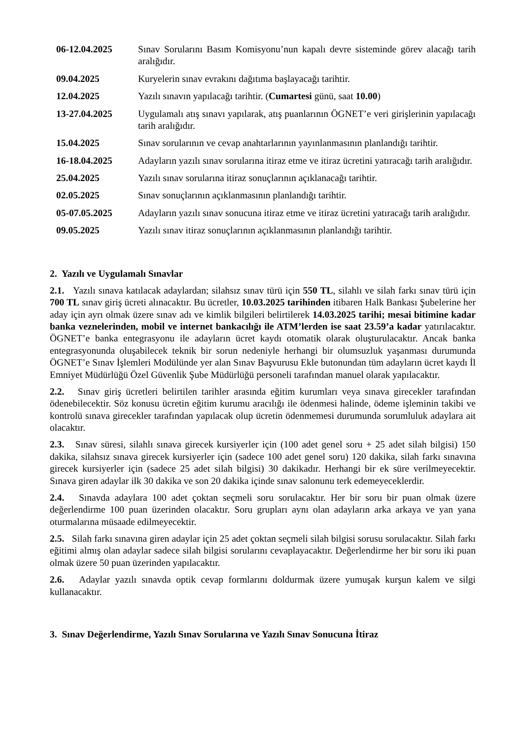| 06-12.04.2025 | Sınav Sorularını Basım Komisyonu’nun kapalı devre sisteminde görev alacağı tarih aralığıdır. |
| 09.04.2025 | Kuryelerin sınav evrakını dağıtıma başlayacağı tarihtir. |
| 12.04.2025 | Yazılı sınavın yapılacağı tarihtir. ( Cumartesi günü, saat 10.00 ) |
| 13-27.04.2025 | Uygulamalı atış sınavı yapılarak, atış puanlarının ÖGNET’e veri girişlerinin yapılacağı tarih aralığıdır. |
| 15.04.2025 | Sınav sorularının ve cevap anahtarlarının yayınlanmasının planlandığı tarihtir. |
| 16-18.04.2025 | Adayların yazılı sınav sorularına itiraz etme ve itiraz ücretini yatıracağı tarih aralığıdır. |
| 25.04.2025 | Yazılı sınav sorularına itiraz sonuçlarının açıklanacağı tarihtir. |
| 02.05.2025 | Sınav sonuçlarının açıklanmasının planlandığı tarihtir. |
| 05-07.05.2025 | Adayların yazılı sınav sonucuna itiraz etme ve itiraz ücretini yatıracağı tarih aralığıdır. |
| 09.05.2025 | Yazılı sınav itiraz sonuçlarının açıklanmasının planlandığı tarihtir. |
2. Yazılı ve Uygulamalı Sınavlar
2.1. Yazılı sınava katılacak adaylardan; silahsız sınav türü için 550 TL, silahlı ve silah farkı sınav türü için 700 TL sınav giriş ücreti alınacaktır. Bu ücretler, 10.03.2025 tarihinden itibaren Halk Bankası Şubelerine her aday için ayrı olmak üzere sınav adı ve kimlik bilgileri belirtilerek 14.03.2025 tarihi; mesai bitimine kadar banka veznelerinden, mobil ve internet bankacılığı ile ATM’lerden ise saat 23.59’a kadar yatırılacaktır. ÖGNET’e banka entegrasyonu ile adayların ücret kaydı otomatik olarak oluşturulacaktır. Ancak banka entegrasyonunda oluşabilecek teknik bir sorun nedeniyle herhangi bir olumsuzluk yaşanması durumunda ÖGNET’e Sınav İşlemleri Modülünde yer alan Sınav Başvurusu Ekle butonundan tüm adayların ücret kaydı İl Emniyet Müdürlüğü Özel Güvenlik Şube Müdürlüğü personeli tarafından manuel olarak yapılacaktır.
2.2. Sınav giriş ücretleri belirtilen tarihler arasında eğitim kurumları veya sınava girecekler tarafından ödenebilecektir. Söz konusu ücretin eğitim kurumu aracılığı ile ödenmesi halinde, ödeme işleminin takibi ve kontrolü sınava girecekler tarafından yapılacak olup ücretin ödenmemesi durumunda sorumluluk adaylara ait olacaktır.
2.3. Sınav süresi, silahlı sınava girecek kursiyerler için (100 adet genel soru + 25 adet silah bilgisi) 150 dakika, silahsız sınava girecek kursiyerler için (sadece 100 adet genel soru) 120 dakika, silah farkı sınavına girecek kursiyerler için (sadece 25 adet silah bilgisi) 30 dakikadır. Herhangi bir ek süre verilmeyecektir. Sınava giren adaylar ilk 30 dakika ve son 20 dakika içinde sınav salonunu terk edemeyeceklerdir.
2.4. Sınavda adaylara 100 adet çoktan seçmeli soru sorulacaktır. Her bir soru bir puan olmak üzere değerlendirme 100 puan üzerinden olacaktır. Soru grupları aynı olan adayların arka arkaya ve yan yana oturmalarına müsaade edilmeyecektir.
2.5. Silah farkı sınavına giren adaylar için 25 adet çoktan seçmeli silah bilgisi sorusu sorulacaktır. Silah farkı eğitimi almış olan adaylar sadece silah bilgisi sorularını cevaplayacaktır. Değerlendirme her bir soru iki puan olmak üzere 50 puan üzerinden yapılacaktır.
2.6. Adaylar yazılı sınavda optik cevap formlarını doldurmak üzere yumuşak kurşun kalem ve silgi kullanacaktır.
3. Sınav Değerlendirme, Yazılı Sınav Sorularına ve Yazılı Sınav Sonucuna İtiraz